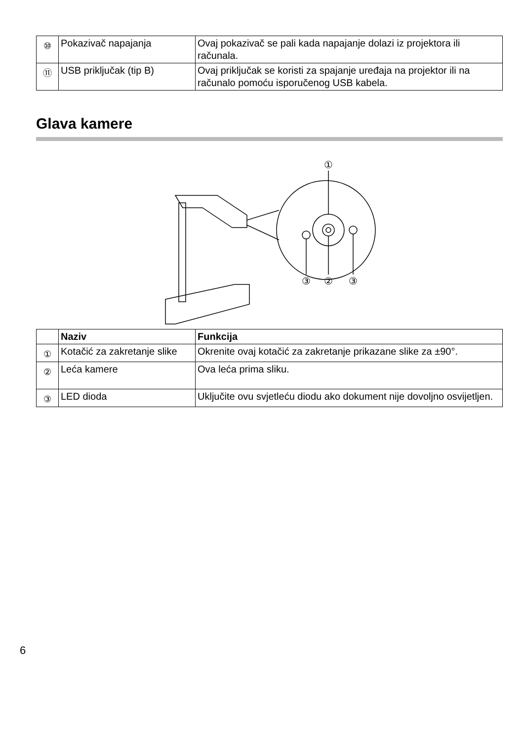| ⑩ | Pokazivač napajanja | Ovaj pokazivač se pali kada napajanje dolazi iz projektora ili računala. |
| ⑪ | USB priključak (tip B) | Ovaj priključak se koristi za spajanje uređaja na projektor ili na računalo pomoću isporučenog USB kabela. |
Glava kamere
①
③
②
③
| | Naziv | Funkcija |
| --- | --- | --- |
| ① | Kotačić za zakretanje slike | Okrenite ovaj kotačić za zakretanje prikazane slike za ±90°. |
| ② | Leća kamere | Ova leća prima sliku. |
| ③ | LED dioda | Uključite ovu svjetleću diodu ako dokument nije dovoljno osvijetljen. |
6